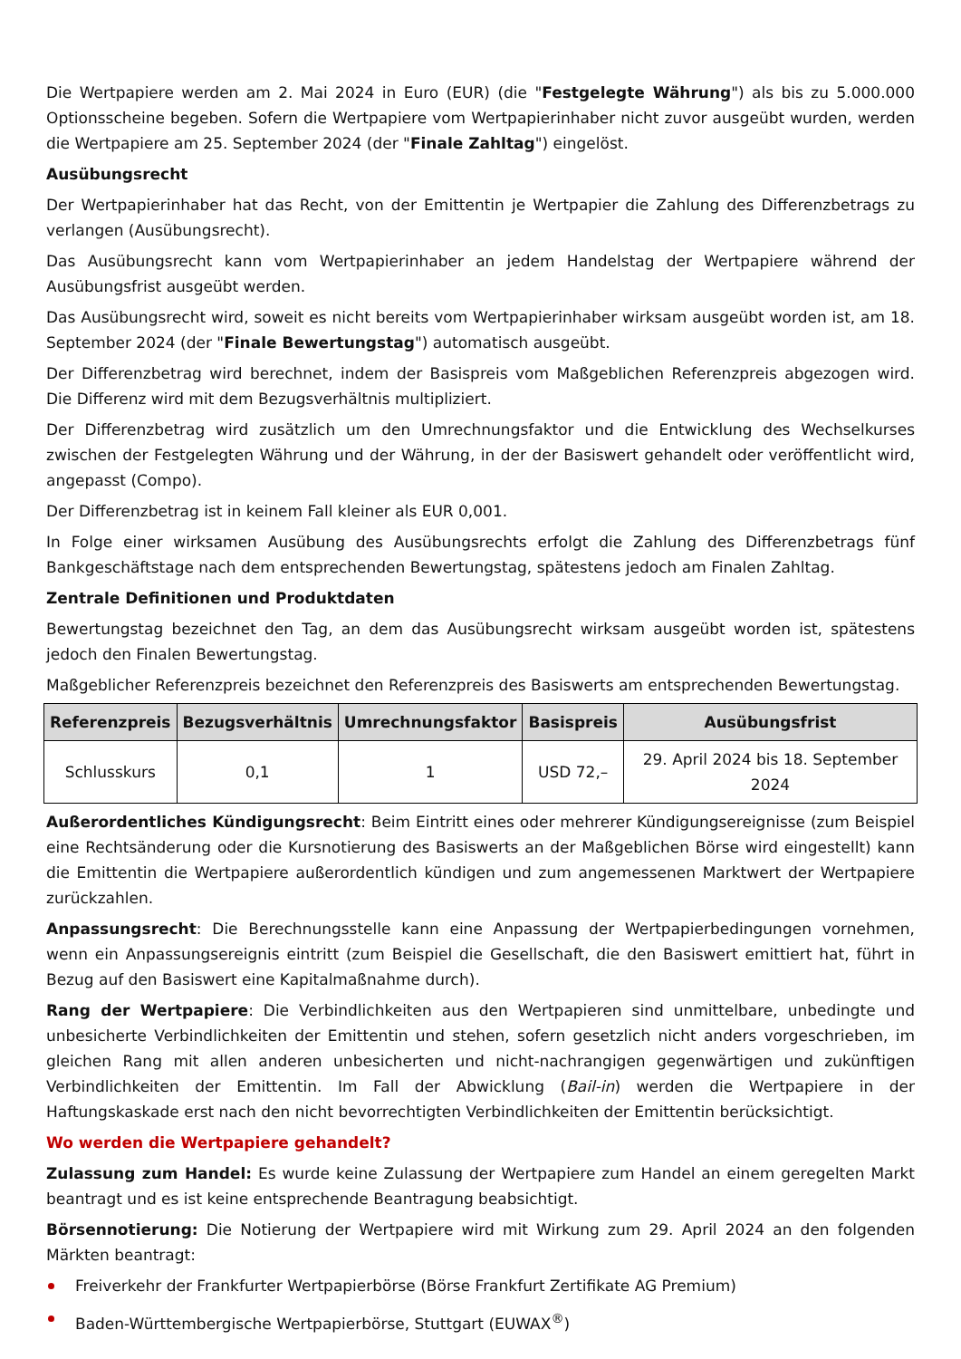Die Wertpapiere werden am 2. Mai 2024 in Euro (EUR) (die "Festgelegte Währung") als bis zu 5.000.000 Optionsscheine begeben. Sofern die Wertpapiere vom Wertpapierinhaber nicht zuvor ausgeübt wurden, werden die Wertpapiere am 25. September 2024 (der "Finale Zahltag") eingelöst.
Ausübungsrecht
Der Wertpapierinhaber hat das Recht, von der Emittentin je Wertpapier die Zahlung des Differenzbetrags zu verlangen (Ausübungsrecht).
Das Ausübungsrecht kann vom Wertpapierinhaber an jedem Handelstag der Wertpapiere während der Ausübungsfrist ausgeübt werden.
Das Ausübungsrecht wird, soweit es nicht bereits vom Wertpapierinhaber wirksam ausgeübt worden ist, am 18. September 2024 (der "Finale Bewertungstag") automatisch ausgeübt.
Der Differenzbetrag wird berechnet, indem der Basispreis vom Maßgeblichen Referenzpreis abgezogen wird. Die Differenz wird mit dem Bezugsverhältnis multipliziert.
Der Differenzbetrag wird zusätzlich um den Umrechnungsfaktor und die Entwicklung des Wechselkurses zwischen der Festgelegten Währung und der Währung, in der der Basiswert gehandelt oder veröffentlicht wird, angepasst (Compo).
Der Differenzbetrag ist in keinem Fall kleiner als EUR 0,001.
In Folge einer wirksamen Ausübung des Ausübungsrechts erfolgt die Zahlung des Differenzbetrags fünf Bankgeschäftstage nach dem entsprechenden Bewertungstag, spätestens jedoch am Finalen Zahltag.
Zentrale Definitionen und Produktdaten
Bewertungstag bezeichnet den Tag, an dem das Ausübungsrecht wirksam ausgeübt worden ist, spätestens jedoch den Finalen Bewertungstag.
Maßgeblicher Referenzpreis bezeichnet den Referenzpreis des Basiswerts am entsprechenden Bewertungstag.
| Referenzpreis | Bezugsverhältnis | Umrechnungsfaktor | Basispreis | Ausübungsfrist |
| --- | --- | --- | --- | --- |
| Schlusskurs | 0,1 | 1 | USD 72,– | 29. April 2024 bis 18. September 2024 |
Außerordentliches Kündigungsrecht: Beim Eintritt eines oder mehrerer Kündigungsereignisse (zum Beispiel eine Rechtsänderung oder die Kursnotierung des Basiswerts an der Maßgeblichen Börse wird eingestellt) kann die Emittentin die Wertpapiere außerordentlich kündigen und zum angemessenen Marktwert der Wertpapiere zurückzahlen.
Anpassungsrecht: Die Berechnungsstelle kann eine Anpassung der Wertpapierbedingungen vornehmen, wenn ein Anpassungsereignis eintritt (zum Beispiel die Gesellschaft, die den Basiswert emittiert hat, führt in Bezug auf den Basiswert eine Kapitalmaßnahme durch).
Rang der Wertpapiere: Die Verbindlichkeiten aus den Wertpapieren sind unmittelbare, unbedingte und unbesicherte Verbindlichkeiten der Emittentin und stehen, sofern gesetzlich nicht anders vorgeschrieben, im gleichen Rang mit allen anderen unbesicherten und nicht-nachrangigen gegenwärtigen und zukünftigen Verbindlichkeiten der Emittentin. Im Fall der Abwicklung (Bail-in) werden die Wertpapiere in der Haftungskaskade erst nach den nicht bevorrechtigten Verbindlichkeiten der Emittentin berücksichtigt.
Wo werden die Wertpapiere gehandelt?
Zulassung zum Handel: Es wurde keine Zulassung der Wertpapiere zum Handel an einem geregelten Markt beantragt und es ist keine entsprechende Beantragung beabsichtigt.
Börsennotierung: Die Notierung der Wertpapiere wird mit Wirkung zum 29. April 2024 an den folgenden Märkten beantragt:
Freiverkehr der Frankfurter Wertpapierbörse (Börse Frankfurt Zertifikate AG Premium)
Baden-Württembergische Wertpapierbörse, Stuttgart (EUWAX<sup>®</sup>)